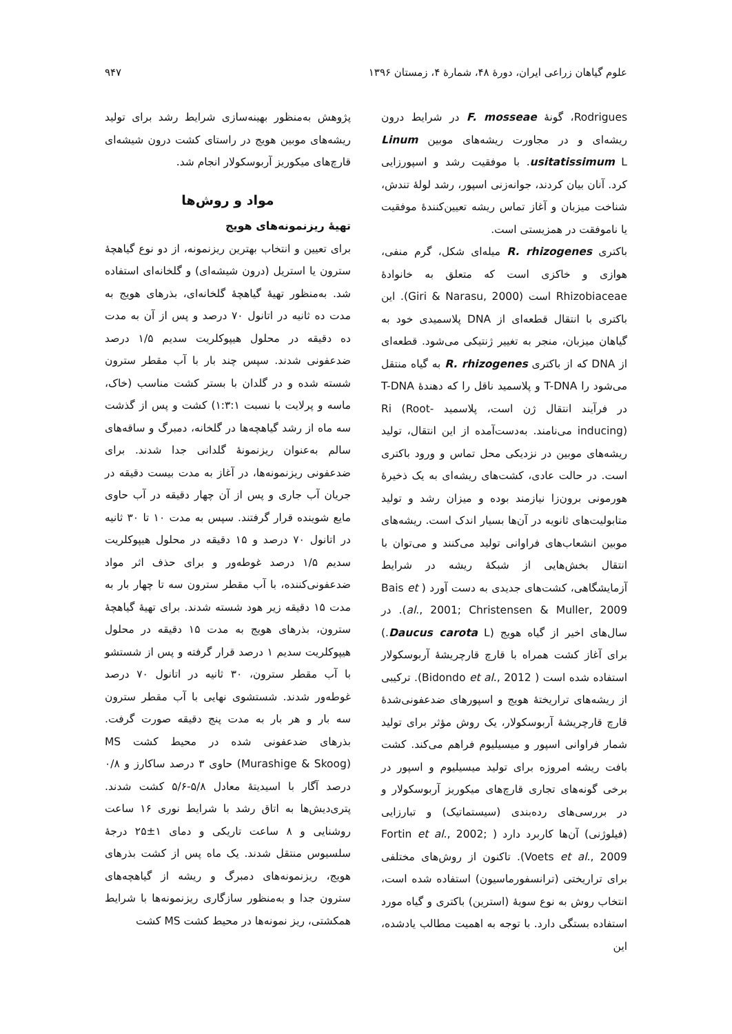علوم گیاهان زراعی ایران، دورهٔ ۴۸، شمارهٔ ۴، زمستان ۱۳۹۶ ۹۴۷
Rodrigues، گونهٔ F. mosseae در شرایط درون ریشه‌ای و در مجاورت ریشه‌های موبین Linum usitatissimum L. با موفقیت رشد و اسپورزایی کرد. آنان بیان کردند، جوانه‌زنی اسپور، رشد لولهٔ تندش، شناخت میزبان و آغاز تماس ریشه تعیین‌کنندهٔ موفقیت یا ناموفقت در همزیستی است.
باکتری R. rhizogenes میله‌ای شکل، گرم منفی، هوازی و خاکزی است که متعلق به خانوادهٔ Rhizobiaceae است (Giri & Narasu, 2000). این باکتری با انتقال قطعه‌ای از DNA پلاسمیدی خود به گیاهان میزبان، منجر به تغییر ژنتیکی می‌شود. قطعه‌ای از DNA که از باکتری R. rhizogenes به گیاه منتقل می‌شود را T-DNA و پلاسمید ناقل را که دهندهٔ T-DNA در فرآیند انتقال ژن است، پلاسمید Ri (Root-inducing) می‌نامند. به‌دست‌آمده از این انتقال، تولید ریشه‌های موبین در نزدیکی محل تماس و ورود باکتری است. در حالت عادی، کشت‌های ریشه‌ای به یک ذخیرهٔ هورمونی برون‌زا نیازمند بوده و میزان رشد و تولید متابولیت‌های ثانویه در آن‌ها بسیار اندک است. ریشه‌های موبین انشعاب‌های فراوانی تولید می‌کنند و می‌توان با انتقال بخش‌هایی از شبکهٔ ریشه در شرایط آزمایشگاهی، کشت‌های جدیدی به دست آورد ( Bais et al., 2001; Christensen & Muller, 2009). در سال‌های اخیر از گیاه هویج (Daucus carota L.) برای آغاز کشت همراه با قارچ قارچریشهٔ آربوسکولار استفاده شده است ( Bidondo et al., 2012). ترکیبی از ریشه‌های تراریختهٔ هویج و اسپورهای ضدعفونی‌شدهٔ قارچ قارچریشهٔ آربوسکولار، یک روش مؤثر برای تولید شمار فراوانی اسپور و میسیلیوم فراهم می‌کند. کشت بافت ریشه امروزه برای تولید میسیلیوم و اسپور در برخی گونه‌های تجاری قارچ‌های میکوریز آربوسکولار و در بررسی‌های رده‌بندی (سیستماتیک) و تبارزایی (فیلوژنی) آن‌ها کاربرد دارد ( Fortin et al., 2002; Voets et al., 2009). تاکنون از روش‌های مختلفی برای تراریختی (ترانسفورماسیون) استفاده شده است، انتخاب روش به نوع سویهٔ (استرین) باکتری و گیاه مورد استفاده بستگی دارد. با توجه به اهمیت مطالب یادشده، این
پژوهش به‌منظور بهینه‌سازی شرایط رشد برای تولید ریشه‌های موبین هویج در راستای کشت درون شیشه‌ای قارچ‌های میکوریز آربوسکولار انجام شد.
مواد و روش‌ها
تهیهٔ ریزنمونه‌های هویج
برای تعیین و انتخاب بهترین ریزنمونه، از دو نوع گیاهچهٔ سترون یا استریل (درون شیشه‌ای) و گلخانه‌ای استفاده شد. به‌منظور تهیهٔ گیاهچهٔ گلخانه‌ای، بذرهای هویج به مدت ده ثانیه در اتانول ۷۰ درصد و پس از آن به مدت ده دقیقه در محلول هیپوکلریت سدیم ۱/۵ درصد ضدعفونی شدند. سپس چند بار با آب مقطر سترون شسته شده و در گلدان با بستر کشت مناسب (خاک، ماسه و پرلایت با نسبت ۱:۳:۱) کشت و پس از گذشت سه ماه از رشد گیاهچه‌ها در گلخانه، دمبرگ و ساقه‌های سالم به‌عنوان ریزنمونهٔ گلدانی جدا شدند. برای ضدعفونی ریزنمونه‌ها، در آغاز به مدت بیست دقیقه در جریان آب جاری و پس از آن چهار دقیقه در آب حاوی مایع شوینده قرار گرفتند. سپس به مدت ۱۰ تا ۳۰ ثانیه در اتانول ۷۰ درصد و ۱۵ دقیقه در محلول هیپوکلریت سدیم ۱/۵ درصد غوطه‌ور و برای حذف اثر مواد ضدعفونی‌کننده، با آب مقطر سترون سه تا چهار بار به مدت ۱۵ دقیقه زیر هود شسته شدند. برای تهیهٔ گیاهچهٔ سترون، بذرهای هویج به مدت ۱۵ دقیقه در محلول هیپوکلریت سدیم ۱ درصد قرار گرفته و پس از شستشو با آب مقطر سترون، ۳۰ ثانیه در اتانول ۷۰ درصد غوطه‌ور شدند. شستشوی نهایی با آب مقطر سترون سه بار و هر بار به مدت پنج دقیقه صورت گرفت. بذرهای ضدعفونی شده در محیط کشت MS (Murashige & Skoog) حاوی ۳ درصد ساکارز و ۰/۸ درصد آگار با اسیدیتهٔ معادل ۵/۸-۵/۶ کشت شدند. پتری‌دیش‌ها به اتاق رشد با شرایط نوری ۱۶ ساعت روشنایی و ۸ ساعت تاریکی و دمای ۱±۲۵ درجهٔ سلسیوس منتقل شدند. یک ماه پس از کشت بذرهای هویج، ریزنمونه‌های دمبرگ و ریشه از گیاهچه‌های سترون جدا و به‌منظور سازگاری ریزنمونه‌ها با شرایط همکشتی، ریز نمونه‌ها در محیط کشت MS کشت